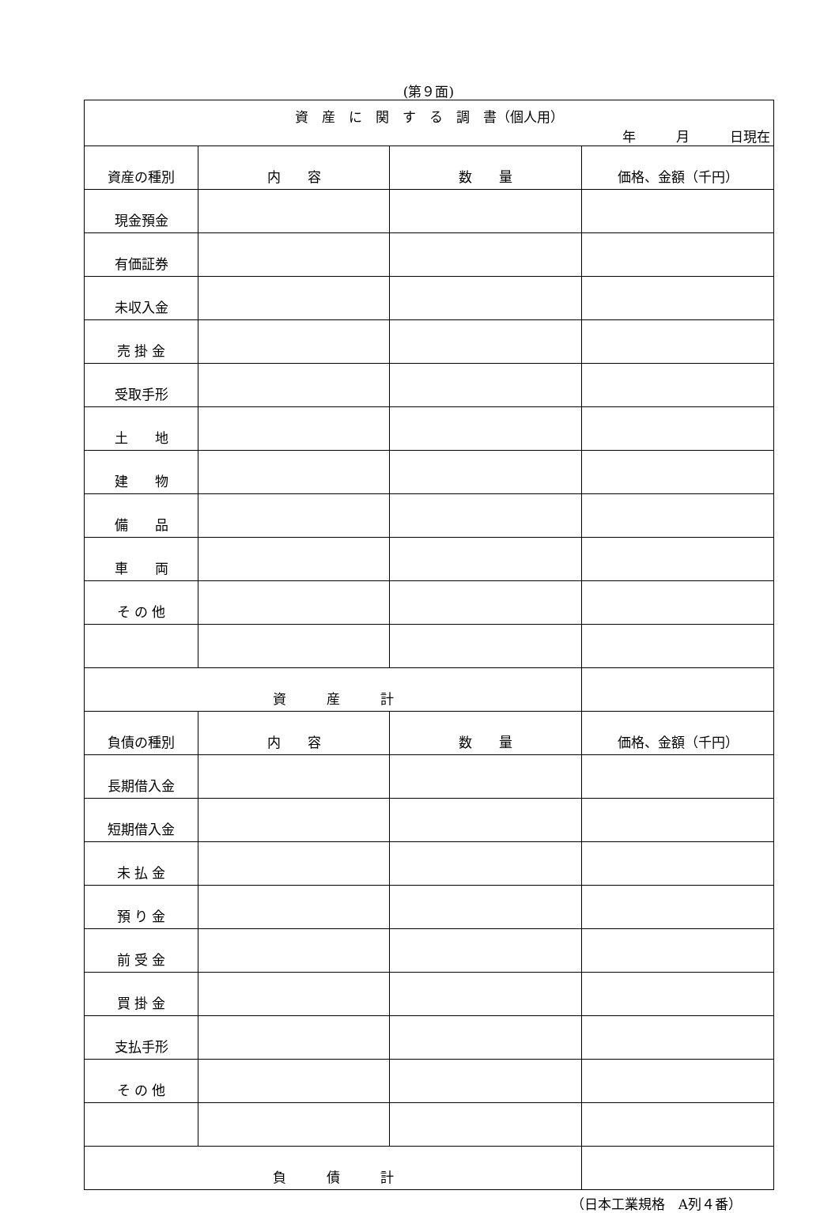(第９面)
| 資 産 に 関 す る 調 書（個人用） 年 月 日現在 | | | |
| 資産の種別 | 内 容 | 数 量 | 価格、金額（千円） |
| 現金預金 | | | |
| 有価証券 | | | |
| 未収入金 | | | |
| 売 掛 金 | | | |
| 受取手形 | | | |
| 土 地 | | | |
| 建 物 | | | |
| 備 品 | | | |
| 車 両 | | | |
| そ の 他 | | | |
| 資 産 計 | | | |
| 負債の種別 | 内 容 | 数 量 | 価格、金額（千円） |
| 長期借入金 | | | |
| 短期借入金 | | | |
| 未 払 金 | | | |
| 預 り 金 | | | |
| 前 受 金 | | | |
| 買 掛 金 | | | |
| 支払手形 | | | |
| そ の 他 | | | |
| 負 債 計 | | | |
（日本工業規格　A列４番）